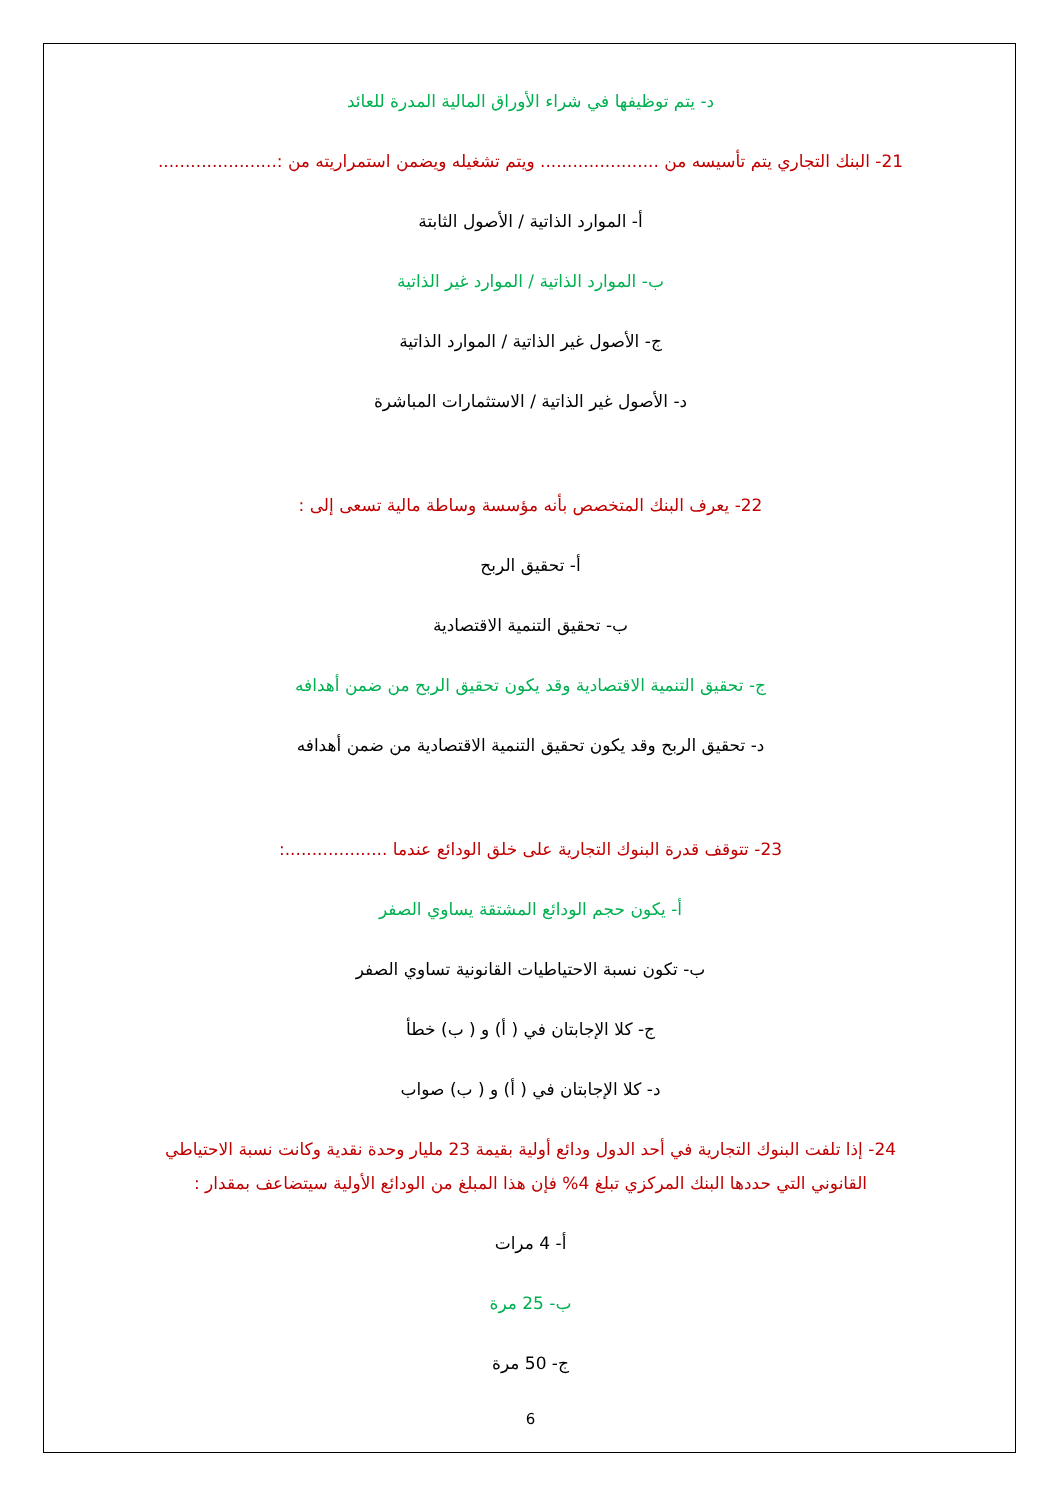د- يتم توظيفها في شراء الأوراق المالية المدرة للعائد
21- البنك التجاري يتم تأسيسه من ...................... ويتم تشغيله ويضمن استمراريته من :......................
أ- الموارد الذاتية / الأصول الثابتة
ب- الموارد الذاتية / الموارد غير الذاتية
ج- الأصول غير الذاتية / الموارد الذاتية
د- الأصول غير الذاتية / الاستثمارات المباشرة
22- يعرف البنك المتخصص بأنه مؤسسة وساطة مالية تسعى إلى :
أ- تحقيق الربح
ب- تحقيق التنمية الاقتصادية
ج- تحقيق التنمية الاقتصادية وقد يكون تحقيق الربح من ضمن أهدافه
د- تحقيق الربح وقد يكون تحقيق التنمية الاقتصادية من ضمن أهدافه
23- تتوقف قدرة البنوك التجارية على خلق الودائع عندما ...................:
أ- يكون حجم الودائع المشتقة يساوي الصفر
ب- تكون نسبة الاحتياطيات القانونية تساوي الصفر
ج- كلا الإجابتان في ( أ) و ( ب) خطأ
د- كلا الإجابتان في ( أ) و ( ب) صواب
24- إذا تلفت البنوك التجارية في أحد الدول ودائع أولية بقيمة 23 مليار وحدة نقدية وكانت نسبة الاحتياطي القانوني التي حددها البنك المركزي تبلغ 4% فإن هذا المبلغ من الودائع الأولية سيتضاعف بمقدار :
أ- 4 مرات
ب- 25 مرة
ج- 50 مرة
6